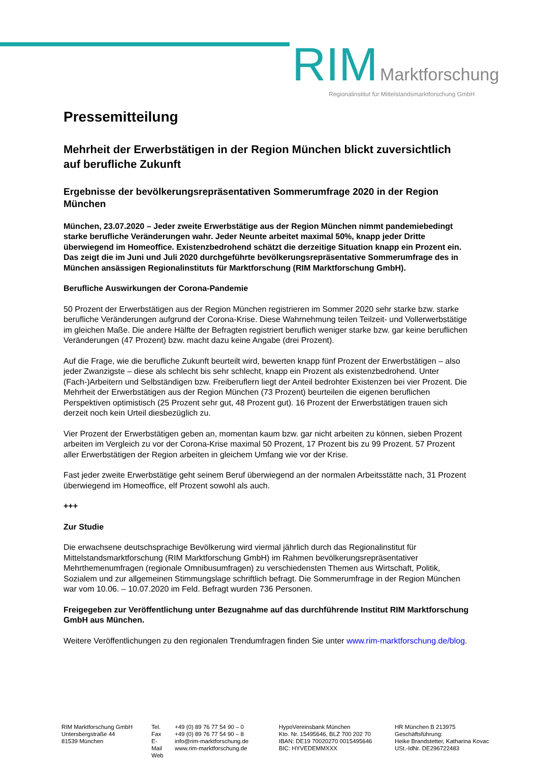RIM Marktforschung
Regionalinstitut für Mittelstandsmarktforschung GmbH
Pressemitteilung
Mehrheit der Erwerbstätigen in der Region München blickt zuversichtlich auf berufliche Zukunft
Ergebnisse der bevölkerungsrepräsentativen Sommerumfrage 2020 in der Region München
München, 23.07.2020 – Jeder zweite Erwerbstätige aus der Region München nimmt pandemiebedingt starke berufliche Veränderungen wahr. Jeder Neunte arbeitet maximal 50%, knapp jeder Dritte überwiegend im Homeoffice. Existenzbedrohend schätzt die derzeitige Situation knapp ein Prozent ein. Das zeigt die im Juni und Juli 2020 durchgeführte bevölkerungsrepräsentative Sommerumfrage des in München ansässigen Regionalinstituts für Marktforschung (RIM Marktforschung GmbH).
Berufliche Auswirkungen der Corona-Pandemie
50 Prozent der Erwerbstätigen aus der Region München registrieren im Sommer 2020 sehr starke bzw. starke berufliche Veränderungen aufgrund der Corona-Krise. Diese Wahrnehmung teilen Teilzeit- und Vollerwerbstätige im gleichen Maße. Die andere Hälfte der Befragten registriert beruflich weniger starke bzw. gar keine beruflichen Veränderungen (47 Prozent) bzw. macht dazu keine Angabe (drei Prozent).
Auf die Frage, wie die berufliche Zukunft beurteilt wird, bewerten knapp fünf Prozent der Erwerbstätigen – also jeder Zwanzigste – diese als schlecht bis sehr schlecht, knapp ein Prozent als existenzbedrohend. Unter (Fach-)Arbeitern und Selbständigen bzw. Freiberuflern liegt der Anteil bedrohter Existenzen bei vier Prozent. Die Mehrheit der Erwerbstätigen aus der Region München (73 Prozent) beurteilen die eigenen beruflichen Perspektiven optimistisch (25 Prozent sehr gut, 48 Prozent gut). 16 Prozent der Erwerbstätigen trauen sich derzeit noch kein Urteil diesbezüglich zu.
Vier Prozent der Erwerbstätigen geben an, momentan kaum bzw. gar nicht arbeiten zu können, sieben Prozent arbeiten im Vergleich zu vor der Corona-Krise maximal 50 Prozent, 17 Prozent bis zu 99 Prozent. 57 Prozent aller Erwerbstätigen der Region arbeiten in gleichem Umfang wie vor der Krise.
Fast jeder zweite Erwerbstätige geht seinem Beruf überwiegend an der normalen Arbeitsstätte nach, 31 Prozent überwiegend im Homeoffice, elf Prozent sowohl als auch.
+++
Zur Studie
Die erwachsene deutschsprachige Bevölkerung wird viermal jährlich durch das Regionalinstitut für Mittelstandsmarktforschung (RIM Marktforschung GmbH) im Rahmen bevölkerungsrepräsentativer Mehrthemenumfragen (regionale Omnibusumfragen) zu verschiedensten Themen aus Wirtschaft, Politik, Sozialem und zur allgemeinen Stimmungslage schriftlich befragt. Die Sommerumfrage in der Region München war vom 10.06. – 10.07.2020 im Feld. Befragt wurden 736 Personen.
Freigegeben zur Veröffentlichung unter Bezugnahme auf das durchführende Institut RIM Marktforschung GmbH aus München.
Weitere Veröffentlichungen zu den regionalen Trendumfragen finden Sie unter www.rim-marktforschung.de/blog.
RIM Marktforschung GmbH
Untersbergstraße 44
81539 München
Tel.
Fax
E-Mail
Web
+49 (0) 89 76 77 54 90 – 0
+49 (0) 89 76 77 54 90 – 8
info@rim-marktforschung.de
www.rim-marktforschung.de
HypoVereinsbank München
Kto. Nr. 15495646, BLZ 700 202 70
IBAN: DE19 70020270 0015495646
BIC: HYVEDEMMXXX
HR München B 213975
Geschäftsführung:
Heike Brandstetter, Katharina Kovac
USt.-IdNr. DE296722483